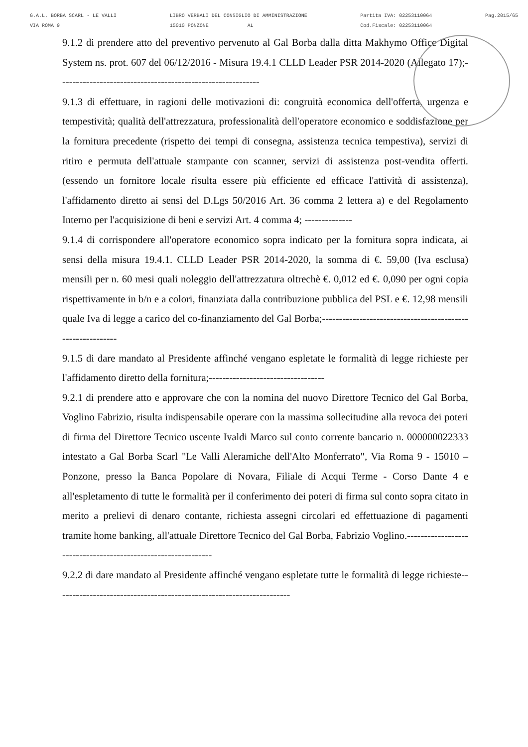G.A.L. BORBA SCARL - LE VALLI
VIA ROMA 9
LIBRO VERBALI DEL CONSIGLIO DI AMMINISTRAZIONE
15010 PONZONE AL
Partita IVA: 02253110064
Cod.Fiscale: 02253110064
Pag.2015/65
9.1.2 di prendere atto del preventivo pervenuto al Gal Borba dalla ditta Makhymo Office Digital System ns. prot. 607 del 06/12/2016 - Misura 19.4.1 CLLD Leader PSR 2014-2020 (Allegato 17);-----------------------------------------------------------
9.1.3 di effettuare, in ragioni delle motivazioni di: congruità economica dell'offerta, urgenza e tempestività; qualità dell'attrezzatura, professionalità dell'operatore economico e soddisfazione per la fornitura precedente (rispetto dei tempi di consegna, assistenza tecnica tempestiva), servizi di ritiro e permuta dell'attuale stampante con scanner, servizi di assistenza post-vendita offerti. (essendo un fornitore locale risulta essere più efficiente ed efficace l'attività di assistenza), l'affidamento diretto ai sensi del D.Lgs 50/2016 Art. 36 comma 2 lettera a) e del Regolamento Interno per l'acquisizione di beni e servizi Art. 4 comma 4; --------------
9.1.4 di corrispondere all'operatore economico sopra indicato per la fornitura sopra indicata, ai sensi della misura 19.4.1. CLLD Leader PSR 2014-2020, la somma di €. 59,00 (Iva esclusa) mensili per n. 60 mesi quali noleggio dell'attrezzatura oltrechè €. 0,012 ed €. 0,090 per ogni copia rispettivamente in b/n e a colori, finanziata dalla contribuzione pubblica del PSL e €. 12,98 mensili quale Iva di legge a carico del co-finanziamento del Gal Borba;-----------------------------------------------------------
9.1.5 di dare mandato al Presidente affinché vengano espletate le formalità di legge richieste per l'affidamento diretto della fornitura;----------------------------------
9.2.1 di prendere atto e approvare che con la nomina del nuovo Direttore Tecnico del Gal Borba, Voglino Fabrizio, risulta indispensabile operare con la massima sollecitudine alla revoca dei poteri di firma del Direttore Tecnico uscente Ivaldi Marco sul conto corrente bancario n. 000000022333 intestato a Gal Borba Scarl "Le Valli Aleramiche dell'Alto Monferrato", Via Roma 9 - 15010 – Ponzone, presso la Banca Popolare di Novara, Filiale di Acqui Terme - Corso Dante 4 e all'espletamento di tutte le formalità per il conferimento dei poteri di firma sul conto sopra citato in merito a prelievi di denaro contante, richiesta assegni circolari ed effettuazione di pagamenti tramite home banking, all'attuale Direttore Tecnico del Gal Borba, Fabrizio Voglino.--------------------------------------------------------------
9.2.2 di dare mandato al Presidente affinché vengano espletate tutte le formalità di legge richieste---------------------------------------------------------------------